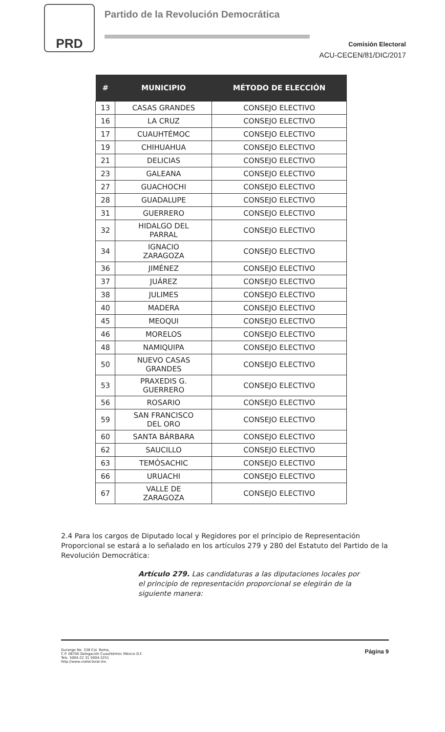PRD
Partido de la Revolución Democrática
Comisión Electoral
ACU-CECEN/81/DIC/2017
| # | MUNICIPIO | MÉTODO DE ELECCIÓN |
| --- | --- | --- |
| 13 | CASAS GRANDES | CONSEJO ELECTIVO |
| 16 | LA CRUZ | CONSEJO ELECTIVO |
| 17 | CUAUHTÉMOC | CONSEJO ELECTIVO |
| 19 | CHIHUAHUA | CONSEJO ELECTIVO |
| 21 | DELICIAS | CONSEJO ELECTIVO |
| 23 | GALEANA | CONSEJO ELECTIVO |
| 27 | GUACHOCHI | CONSEJO ELECTIVO |
| 28 | GUADALUPE | CONSEJO ELECTIVO |
| 31 | GUERRERO | CONSEJO ELECTIVO |
| 32 | HIDALGO DEL PARRAL | CONSEJO ELECTIVO |
| 34 | IGNACIO ZARAGOZA | CONSEJO ELECTIVO |
| 36 | JIMÉNEZ | CONSEJO ELECTIVO |
| 37 | JUÁREZ | CONSEJO ELECTIVO |
| 38 | JULIMES | CONSEJO ELECTIVO |
| 40 | MADERA | CONSEJO ELECTIVO |
| 45 | MEOQUI | CONSEJO ELECTIVO |
| 46 | MORELOS | CONSEJO ELECTIVO |
| 48 | NAMIQUIPA | CONSEJO ELECTIVO |
| 50 | NUEVO CASAS GRANDES | CONSEJO ELECTIVO |
| 53 | PRAXEDIS G. GUERRERO | CONSEJO ELECTIVO |
| 56 | ROSARIO | CONSEJO ELECTIVO |
| 59 | SAN FRANCISCO DEL ORO | CONSEJO ELECTIVO |
| 60 | SANTA BÁRBARA | CONSEJO ELECTIVO |
| 62 | SAUCILLO | CONSEJO ELECTIVO |
| 63 | TEMÓSACHIC | CONSEJO ELECTIVO |
| 66 | URUACHI | CONSEJO ELECTIVO |
| 67 | VALLE DE ZARAGOZA | CONSEJO ELECTIVO |
2.4 Para los cargos de Diputado local y Regidores por el principio de Representación Proporcional se estará a lo señalado en los artículos 279 y 280 del Estatuto del Partido de la Revolución Democrática:
Artículo 279. Las candidaturas a las diputaciones locales por el principio de representación proporcional se elegirán de la siguiente manera:
Durango No. 338 Col. Roma,
C.P. 06700 Delegación Cuauhtémoc México D.F.
Tels. 5004-22 31 5004-2251
http://www.cnelectoral.mx
Página 9